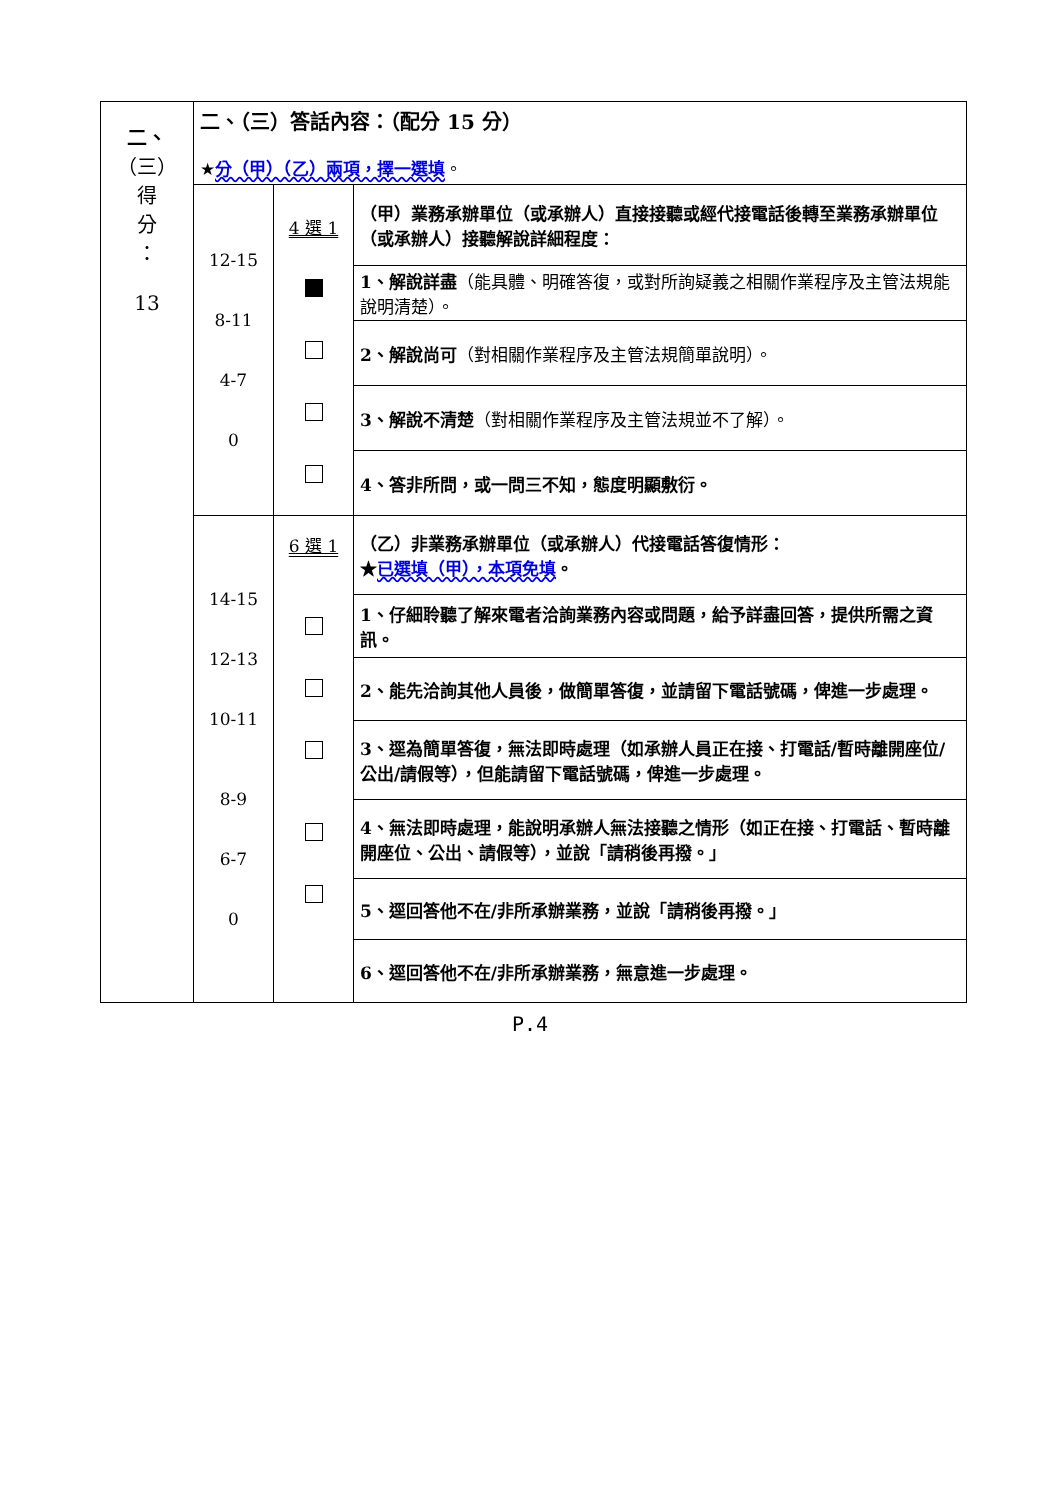| 二、 （三） 得 分 ： 13 | 二、（三）答話內容：（配分 15 分） ★ 分（甲）（乙）兩項，擇一選填 。 | | |
| | 12-15 8-11 4-7 0 | 4 選 1 | （甲）業務承辦單位（或承辦人）直接接聽或經代接電話後轉至業務承辦單位（或承辦人）接聽解說詳細程度： |
| | | | 1、解說詳盡 （能具體、明確答復，或對所詢疑義之相關作業程序及主管法規能說明清楚）。 |
| | | | 2、解說尚可 （對相關作業程序及主管法規簡單說明）。 |
| | | | 3、解說不清楚 （對相關作業程序及主管法規並不了解）。 |
| | | | 4、答非所問，或一問三不知，態度明顯敷衍。 |
| | 14-15 12-13 10-11 8-9 6-7 0 | 6 選 1 | （乙）非業務承辦單位（或承辦人）代接電話答復情形： ★ 已選填（甲），本項免填 。 |
| | | | 1、仔細聆聽了解來電者洽詢業務內容或問題，給予詳盡回答，提供所需之資訊。 |
| | | | 2、能先洽詢其他人員後，做簡單答復，並請留下電話號碼，俾進一步處理。 |
| | | | 3、逕為簡單答復，無法即時處理（如承辦人員正在接、打電話/暫時離開座位/公出/請假等），但能請留下電話號碼，俾進一步處理。 |
| | | | 4、無法即時處理，能說明承辦人無法接聽之情形（如正在接、打電話、暫時離開座位、公出、請假等），並說「請稍後再撥。」 |
| | | | 5、逕回答他不在/非所承辦業務，並說「請稍後再撥。」 |
| | | | 6、逕回答他不在/非所承辦業務，無意進一步處理。 |
P.4